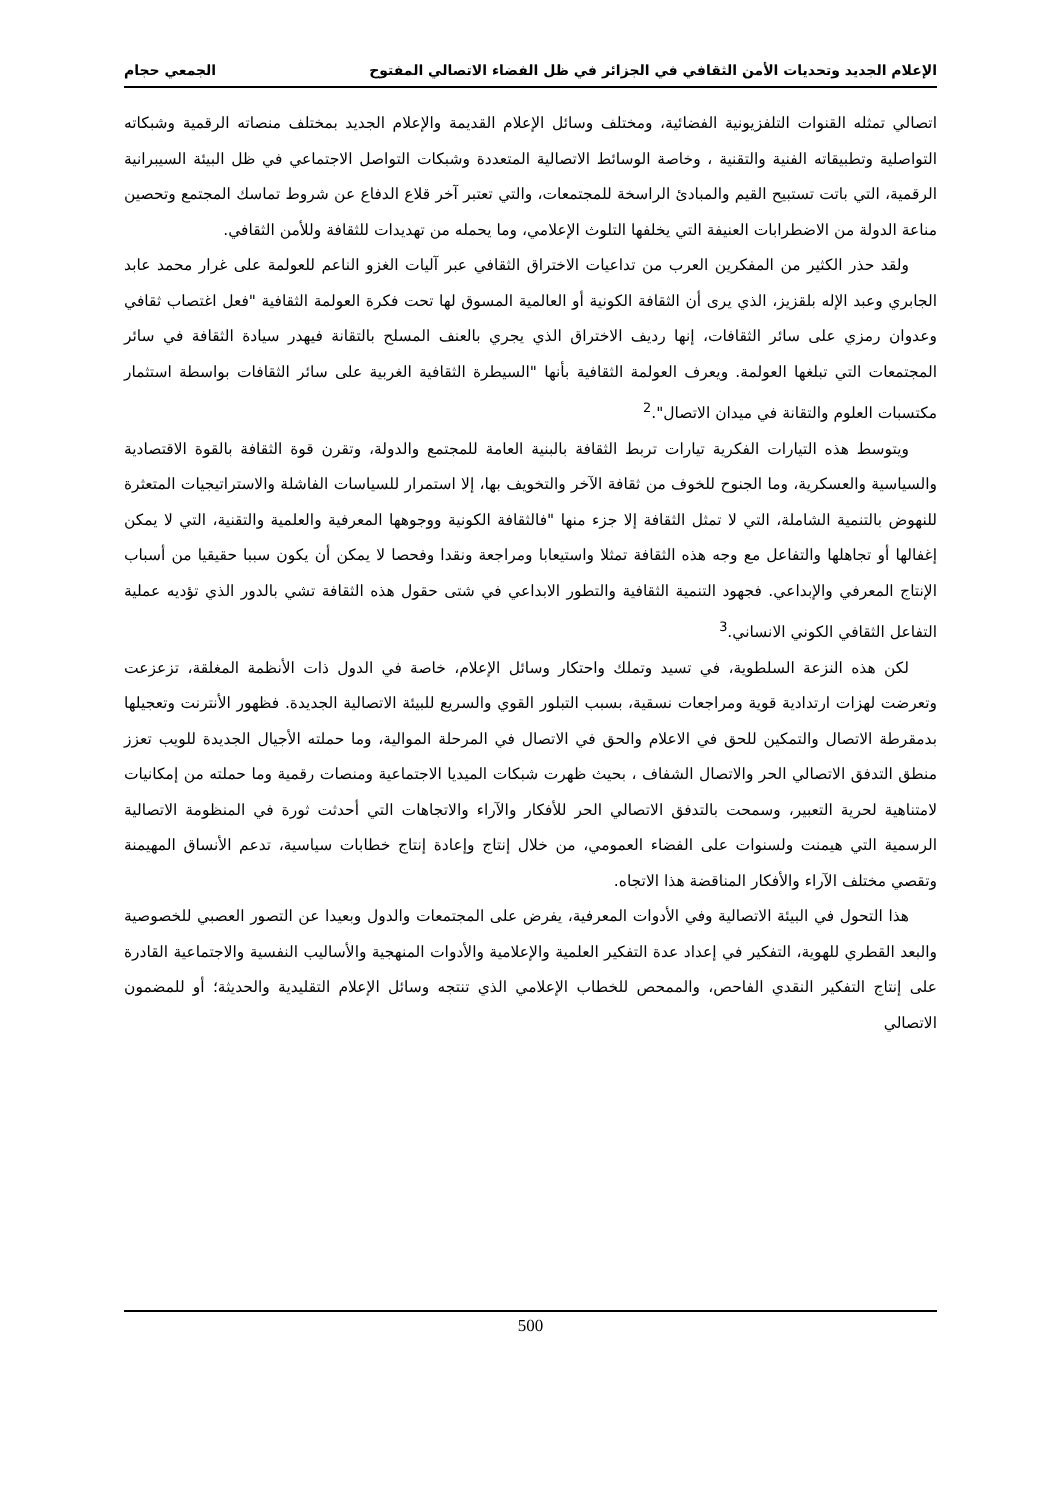الإعلام الجديد وتحديات الأمن الثقافي في الجزائر في ظل الفضاء الاتصالي المفتوح الجمعي حجام
اتصالي تمثله القنوات التلفزيونية الفضائية، ومختلف وسائل الإعلام القديمة والإعلام الجديد بمختلف منصاته الرقمية وشبكاته التواصلية وتطبيقاته الفنية والتقنية ، وخاصة الوسائط الاتصالية المتعددة وشبكات التواصل الاجتماعي في ظل البيئة السيبرانية الرقمية، التي باتت تستبيح القيم والمبادئ الراسخة للمجتمعات، والتي تعتبر آخر قلاع الدفاع عن شروط تماسك المجتمع وتحصين مناعة الدولة من الاضطرابات العنيفة التي يخلفها التلوث الإعلامي، وما يحمله من تهديدات للثقافة وللأمن الثقافي.
ولقد حذر الكثير من المفكرين العرب من تداعيات الاختراق الثقافي عبر آليات الغزو الناعم للعولمة على غرار محمد عابد الجابري وعبد الإله بلقزيز، الذي يرى أن الثقافة الكونية أو العالمية المسوق لها تحت فكرة العولمة الثقافية "فعل اغتصاب ثقافي وعدوان رمزي على سائر الثقافات، إنها رديف الاختراق الذي يجري بالعنف المسلح بالتقانة فيهدر سيادة الثقافة في سائر المجتمعات التي تبلغها العولمة. ويعرف العولمة الثقافية بأنها "السيطرة الثقافية الغربية على سائر الثقافات بواسطة استثمار مكتسبات العلوم والتقانة في ميدان الاتصال".<sup>2</sup>
ويتوسط هذه التيارات الفكرية تيارات تربط الثقافة بالبنية العامة للمجتمع والدولة، وتقرن قوة الثقافة بالقوة الاقتصادية والسياسية والعسكرية، وما الجنوح للخوف من ثقافة الآخر والتخويف بها، إلا استمرار للسياسات الفاشلة والاستراتيجيات المتعثرة للنهوض بالتنمية الشاملة، التي لا تمثل الثقافة إلا جزء منها "فالثقافة الكونية ووجوهها المعرفية والعلمية والتقنية، التي لا يمكن إغفالها أو تجاهلها والتفاعل مع وجه هذه الثقافة تمثلا واستيعابا ومراجعة ونقدا وفحصا لا يمكن أن يكون سببا حقيقيا من أسباب الإنتاج المعرفي والإبداعي. فجهود التنمية الثقافية والتطور الابداعي في شتى حقول هذه الثقافة تشي بالدور الذي تؤديه عملية التفاعل الثقافي الكوني الانساني.<sup>3</sup>
لكن هذه النزعة السلطوية، في تسيد وتملك واحتكار وسائل الإعلام، خاصة في الدول ذات الأنظمة المغلقة، تزعزعت وتعرضت لهزات ارتدادية قوية ومراجعات نسقية، بسبب التبلور القوي والسريع للبيئة الاتصالية الجديدة. فظهور الأنترنت وتعجيلها بدمقرطة الاتصال والتمكين للحق في الاعلام والحق في الاتصال في المرحلة الموالية، وما حملته الأجيال الجديدة للويب تعزز منطق التدفق الاتصالي الحر والاتصال الشفاف ، بحيث ظهرت شبكات الميديا الاجتماعية ومنصات رقمية وما حملته من إمكانيات لامتناهية لحرية التعبير، وسمحت بالتدفق الاتصالي الحر للأفكار والآراء والاتجاهات التي أحدثت ثورة في المنظومة الاتصالية الرسمية التي هيمنت ولسنوات على الفضاء العمومي، من خلال إنتاج وإعادة إنتاج خطابات سياسية، تدعم الأنساق المهيمنة وتقصي مختلف الآراء والأفكار المناقضة هذا الاتجاه.
هذا التحول في البيئة الاتصالية وفي الأدوات المعرفية، يفرض على المجتمعات والدول وبعيدا عن التصور العصبي للخصوصية والبعد القطري للهوية، التفكير في إعداد عدة التفكير العلمية والإعلامية والأدوات المنهجية والأساليب النفسية والاجتماعية القادرة على إنتاج التفكير النقدي الفاحص، والممحص للخطاب الإعلامي الذي تنتجه وسائل الإعلام التقليدية والحديثة؛ أو للمضمون الاتصالي
500